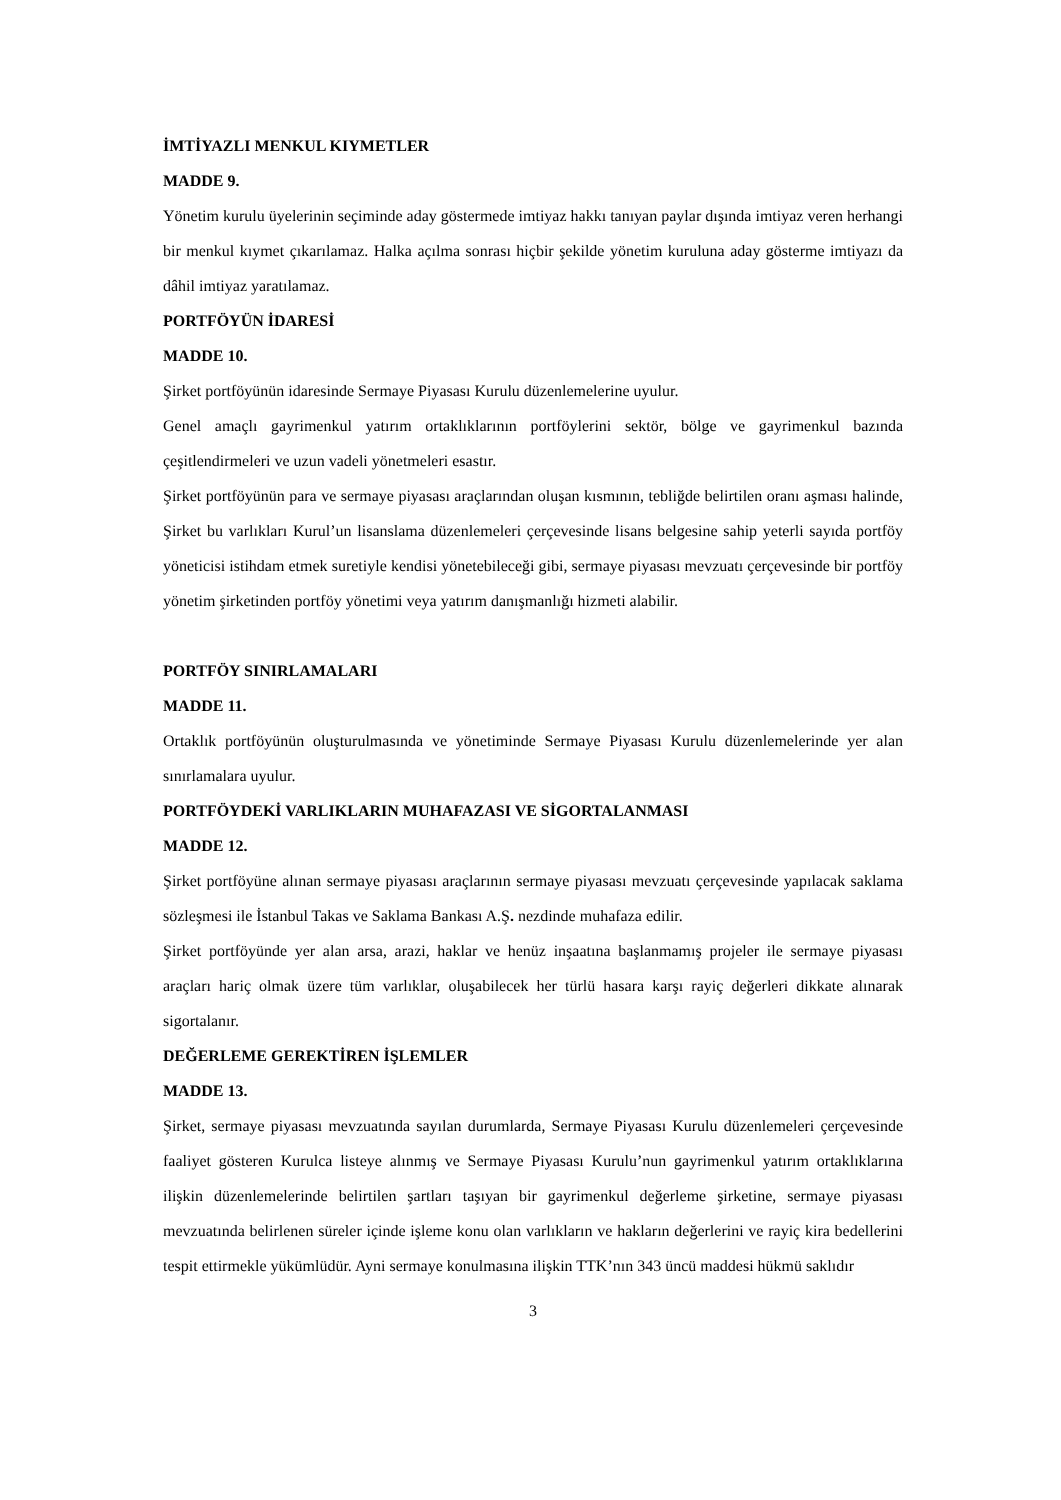İMTİYAZLI MENKUL KIYMETLER
MADDE 9.
Yönetim kurulu üyelerinin seçiminde aday göstermede imtiyaz hakkı tanıyan paylar dışında imtiyaz veren herhangi bir menkul kıymet çıkarılamaz. Halka açılma sonrası hiçbir şekilde yönetim kuruluna aday gösterme imtiyazı da dâhil imtiyaz yaratılamaz.
PORTFÖYÜN İDARESİ
MADDE 10.
Şirket portföyünün idaresinde Sermaye Piyasası Kurulu düzenlemelerine uyulur.
Genel amaçlı gayrimenkul yatırım ortaklıklarının portföylerini sektör, bölge ve gayrimenkul bazında çeşitlendirmeleri ve uzun vadeli yönetmeleri esastır.
Şirket portföyünün para ve sermaye piyasası araçlarından oluşan kısmının, tebliğde belirtilen oranı aşması halinde, Şirket bu varlıkları Kurul’un lisanslama düzenlemeleri çerçevesinde lisans belgesine sahip yeterli sayıda portföy yöneticisi istihdam etmek suretiyle kendisi yönetebileceği gibi, sermaye piyasası mevzuatı çerçevesinde bir portföy yönetim şirketinden portföy yönetimi veya yatırım danışmanlığı hizmeti alabilir.
PORTFÖY SINIRLAMALARI
MADDE 11.
Ortaklık portföyünün oluşturulmasında ve yönetiminde Sermaye Piyasası Kurulu düzenlemelerinde yer alan sınırlamalara uyulur.
PORTFÖYDEKİ VARLIKLARIN MUHAFAZASI VE SİGORTALANMASI
MADDE 12.
Şirket portföyüne alınan sermaye piyasası araçlarının sermaye piyasası mevzuatı çerçevesinde yapılacak saklama sözleşmesi ile İstanbul Takas ve Saklama Bankası A.Ş. nezdinde muhafaza edilir.
Şirket portföyünde yer alan arsa, arazi, haklar ve henüz inşaatına başlanmamış projeler ile sermaye piyasası araçları hariç olmak üzere tüm varlıklar, oluşabilecek her türlü hasara karşı rayiç değerleri dikkate alınarak sigortalanır.
DEĞERLEME GEREKTİREN İŞLEMLER
MADDE 13.
Şirket, sermaye piyasası mevzuatında sayılan durumlarda, Sermaye Piyasası Kurulu düzenlemeleri çerçevesinde faaliyet gösteren Kurulca listeye alınmış ve Sermaye Piyasası Kurulu’nun gayrimenkul yatırım ortaklıklarına ilişkin düzenlemelerinde belirtilen şartları taşıyan bir gayrimenkul değerleme şirketine, sermaye piyasası mevzuatında belirlenen süreler içinde işleme konu olan varlıkların ve hakların değerlerini ve rayiç kira bedellerini tespit ettirmekle yükümlüdür. Ayni sermaye konulmasına ilişkin TTK’nın 343 üncü maddesi hükmü saklıdır
3